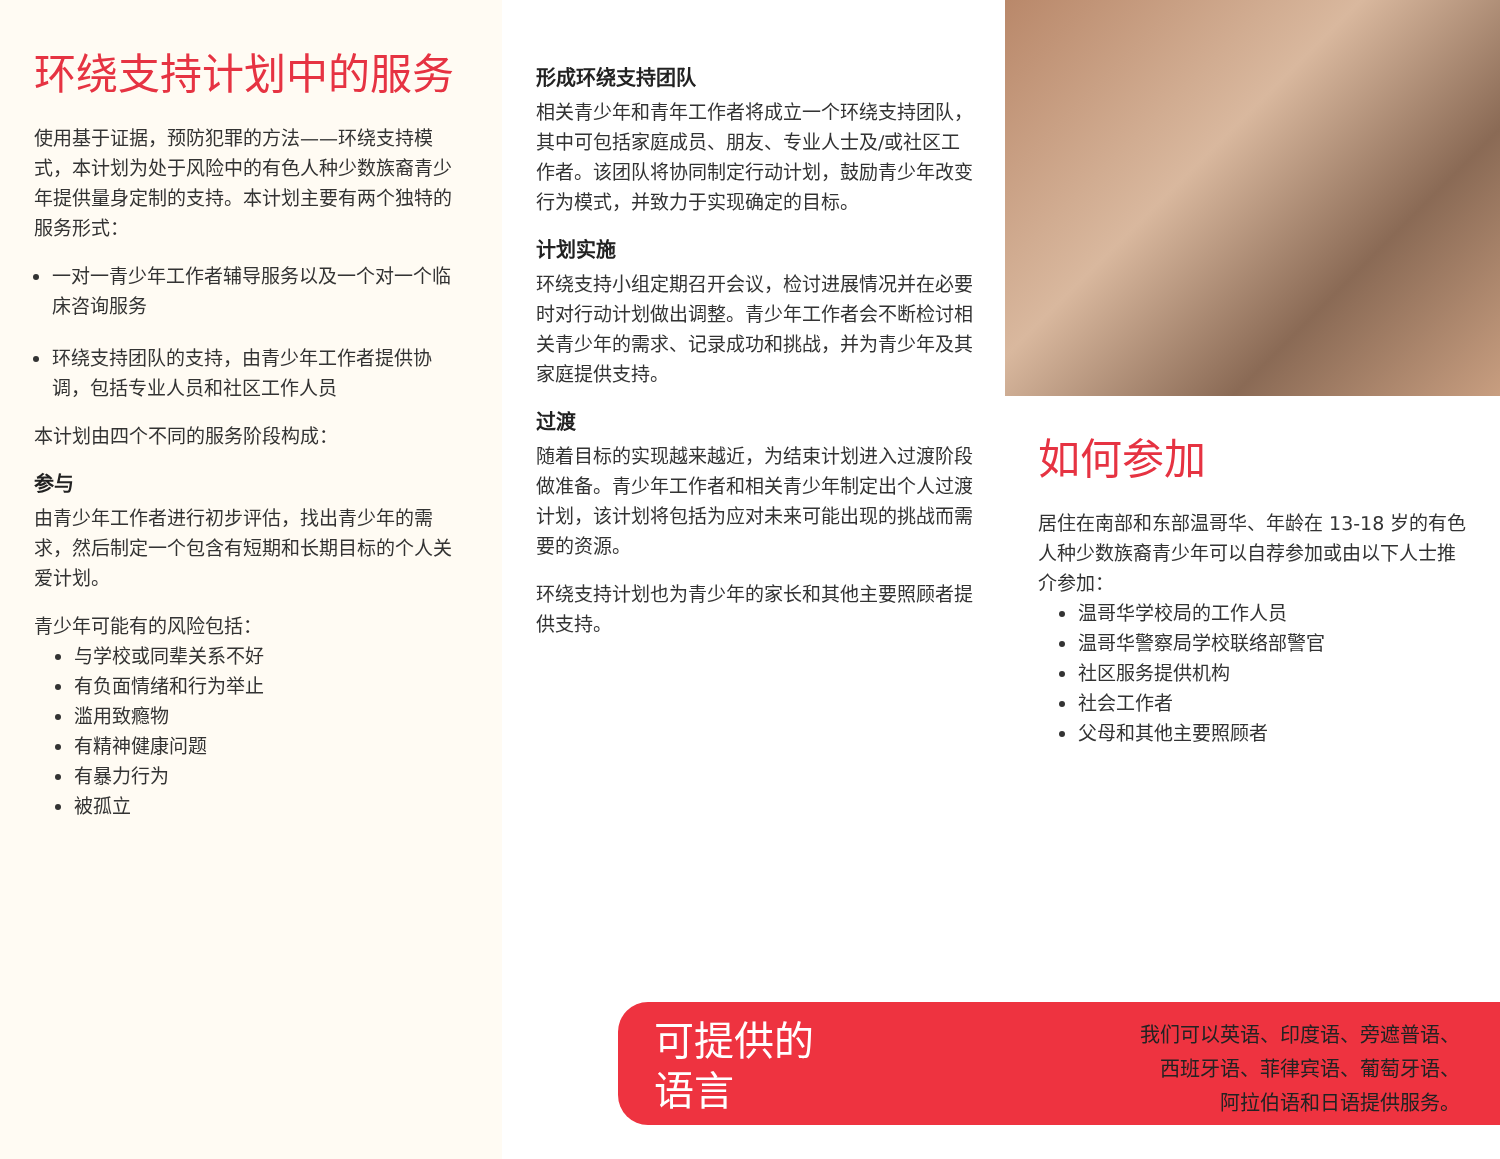环绕支持计划中的服务
使用基于证据，预防犯罪的方法——环绕支持模式，本计划为处于风险中的有色人种少数族裔青少年提供量身定制的支持。本计划主要有两个独特的服务形式：
一对一青少年工作者辅导服务以及一个对一个临床咨询服务
环绕支持团队的支持，由青少年工作者提供协调，包括专业人员和社区工作人员
本计划由四个不同的服务阶段构成：
参与
由青少年工作者进行初步评估，找出青少年的需求，然后制定一个包含有短期和长期目标的个人关爱计划。
青少年可能有的风险包括：
与学校或同辈关系不好
有负面情绪和行为举止
滥用致瘾物
有精神健康问题
有暴力行为
被孤立
形成环绕支持团队
相关青少年和青年工作者将成立一个环绕支持团队，其中可包括家庭成员、朋友、专业人士及/或社区工作者。该团队将协同制定行动计划，鼓励青少年改变行为模式，并致力于实现确定的目标。
计划实施
环绕支持小组定期召开会议，检讨进展情况并在必要时对行动计划做出调整。青少年工作者会不断检讨相关青少年的需求、记录成功和挑战，并为青少年及其家庭提供支持。
过渡
随着目标的实现越来越近，为结束计划进入过渡阶段做准备。青少年工作者和相关青少年制定出个人过渡计划，该计划将包括为应对未来可能出现的挑战而需要的资源。
环绕支持计划也为青少年的家长和其他主要照顾者提供支持。
如何参加
居住在南部和东部温哥华、年龄在 13-18 岁的有色人种少数族裔青少年可以自荐参加或由以下人士推介参加：
温哥华学校局的工作人员
温哥华警察局学校联络部警官
社区服务提供机构
社会工作者
父母和其他主要照顾者
可提供的
语言
我们可以英语、印度语、旁遮普语、
西班牙语、菲律宾语、葡萄牙语、
阿拉伯语和日语提供服务。